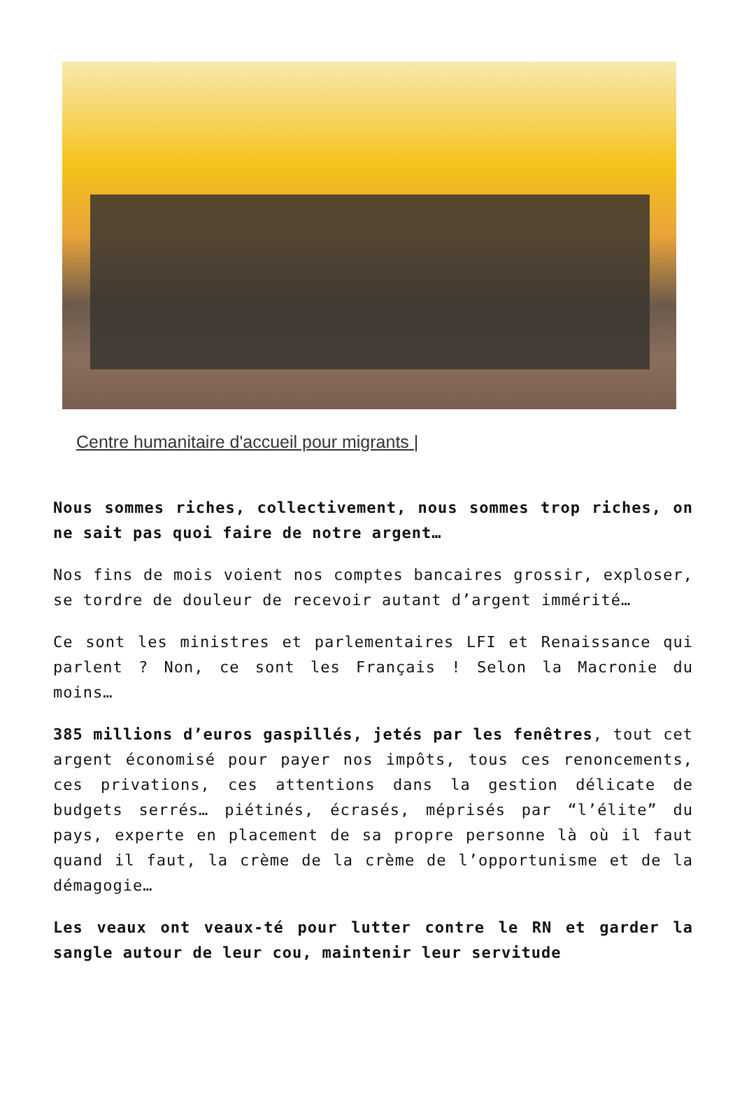Centre humanitaire d'accueil pour migrants |
Nous sommes riches, collectivement, nous sommes trop riches, on ne sait pas quoi faire de notre argent…
Nos fins de mois voient nos comptes bancaires grossir, exploser, se tordre de douleur de recevoir autant d’argent immérité…
Ce sont les ministres et parlementaires LFI et Renaissance qui parlent ? Non, ce sont les Français ! Selon la Macronie du moins…
385 millions d’euros gaspillés, jetés par les fenêtres, tout cet argent économisé pour payer nos impôts, tous ces renoncements, ces privations, ces attentions dans la gestion délicate de budgets serrés… piétinés, écrasés, méprisés par “l’élite” du pays, experte en placement de sa propre personne là où il faut quand il faut, la crème de la crème de l’opportunisme et de la démagogie…
Les veaux ont veaux-té pour lutter contre le RN et garder la sangle autour de leur cou, maintenir leur servitude